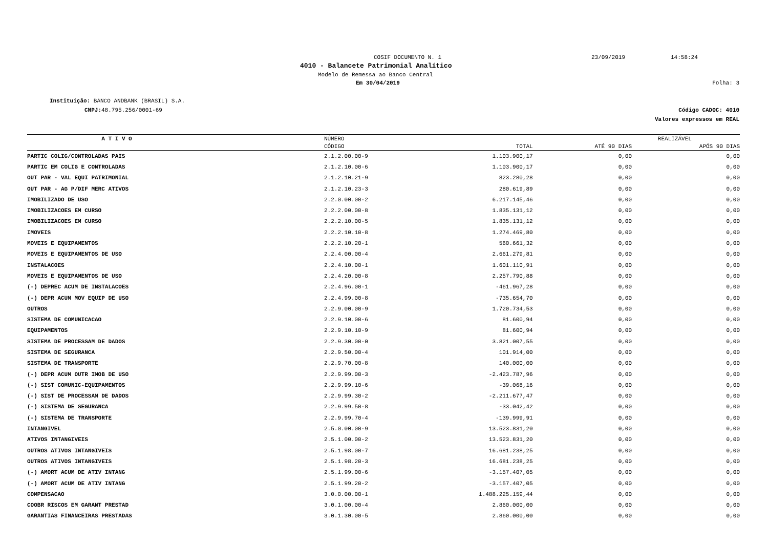COSIF DOCUMENTO N. 1 23/09/2019 14:58:24
4010 - Balancete Patrimonial Analítico
Modelo de Remessa ao Banco Central
Em 30/04/2019 Folha: 3
Instituição: BANCO ANDBANK (BRASIL) S.A.
CNPJ: 48.795.256/0001-69
Código CADOC: 4010
Valores expressos em REAL
| A T I V O | NÚMERO | | REALIZÁVEL | |
| --- | --- | --- | --- | --- |
| | CÓDIGO | TOTAL | ATÉ 90 DIAS | APÓS 90 DIAS |
| PARTIC COLIG/CONTROLADAS PAIS | 2.1.2.00.00-9 | 1.103.900,17 | 0,00 | 0,00 |
| PARTIC EM COLIG E CONTROLADAS | 2.1.2.10.00-6 | 1.103.900,17 | 0,00 | 0,00 |
| OUT PAR - VAL EQUI PATRIMONIAL | 2.1.2.10.21-9 | 823.280,28 | 0,00 | 0,00 |
| OUT PAR - AG P/DIF MERC ATIVOS | 2.1.2.10.23-3 | 280.619,89 | 0,00 | 0,00 |
| IMOBILIZADO DE USO | 2.2.0.00.00-2 | 6.217.145,46 | 0,00 | 0,00 |
| IMOBILIZACOES EM CURSO | 2.2.2.00.00-8 | 1.835.131,12 | 0,00 | 0,00 |
| IMOBILIZACOES EM CURSO | 2.2.2.10.00-5 | 1.835.131,12 | 0,00 | 0,00 |
| IMOVEIS | 2.2.2.10.10-8 | 1.274.469,80 | 0,00 | 0,00 |
| MOVEIS E EQUIPAMENTOS | 2.2.2.10.20-1 | 560.661,32 | 0,00 | 0,00 |
| MOVEIS E EQUIPAMENTOS DE USO | 2.2.4.00.00-4 | 2.661.279,81 | 0,00 | 0,00 |
| INSTALACOES | 2.2.4.10.00-1 | 1.601.110,91 | 0,00 | 0,00 |
| MOVEIS E EQUIPAMENTOS DE USO | 2.2.4.20.00-8 | 2.257.790,88 | 0,00 | 0,00 |
| (-) DEPREC ACUM DE INSTALACOES | 2.2.4.96.00-1 | -461.967,28 | 0,00 | 0,00 |
| (-) DEPR ACUM MOV EQUIP DE USO | 2.2.4.99.00-8 | -735.654,70 | 0,00 | 0,00 |
| OUTROS | 2.2.9.00.00-9 | 1.720.734,53 | 0,00 | 0,00 |
| SISTEMA DE COMUNICACAO | 2.2.9.10.00-6 | 81.600,94 | 0,00 | 0,00 |
| EQUIPAMENTOS | 2.2.9.10.10-9 | 81.600,94 | 0,00 | 0,00 |
| SISTEMA DE PROCESSAM DE DADOS | 2.2.9.30.00-0 | 3.821.007,55 | 0,00 | 0,00 |
| SISTEMA DE SEGURANCA | 2.2.9.50.00-4 | 101.914,00 | 0,00 | 0,00 |
| SISTEMA DE TRANSPORTE | 2.2.9.70.00-8 | 140.000,00 | 0,00 | 0,00 |
| (-) DEPR ACUM OUTR IMOB DE USO | 2.2.9.99.00-3 | -2.423.787,96 | 0,00 | 0,00 |
| (-) SIST COMUNIC-EQUIPAMENTOS | 2.2.9.99.10-6 | -39.068,16 | 0,00 | 0,00 |
| (-) SIST DE PROCESSAM DE DADOS | 2.2.9.99.30-2 | -2.211.677,47 | 0,00 | 0,00 |
| (-) SISTEMA DE SEGURANCA | 2.2.9.99.50-8 | -33.042,42 | 0,00 | 0,00 |
| (-) SISTEMA DE TRANSPORTE | 2.2.9.99.70-4 | -139.999,91 | 0,00 | 0,00 |
| INTANGIVEL | 2.5.0.00.00-9 | 13.523.831,20 | 0,00 | 0,00 |
| ATIVOS INTANGIVEIS | 2.5.1.00.00-2 | 13.523.831,20 | 0,00 | 0,00 |
| OUTROS ATIVOS INTANGIVEIS | 2.5.1.98.00-7 | 16.681.238,25 | 0,00 | 0,00 |
| OUTROS ATIVOS INTANGIVEIS | 2.5.1.98.20-3 | 16.681.238,25 | 0,00 | 0,00 |
| (-) AMORT ACUM DE ATIV INTANG | 2.5.1.99.00-6 | -3.157.407,05 | 0,00 | 0,00 |
| (-) AMORT ACUM DE ATIV INTANG | 2.5.1.99.20-2 | -3.157.407,05 | 0,00 | 0,00 |
| COMPENSACAO | 3.0.0.00.00-1 | 1.488.225.159,44 | 0,00 | 0,00 |
| COOBR RISCOS EM GARANT PRESTAD | 3.0.1.00.00-4 | 2.860.000,00 | 0,00 | 0,00 |
| GARANTIAS FINANCEIRAS PRESTADAS | 3.0.1.30.00-5 | 2.860.000,00 | 0,00 | 0,00 |